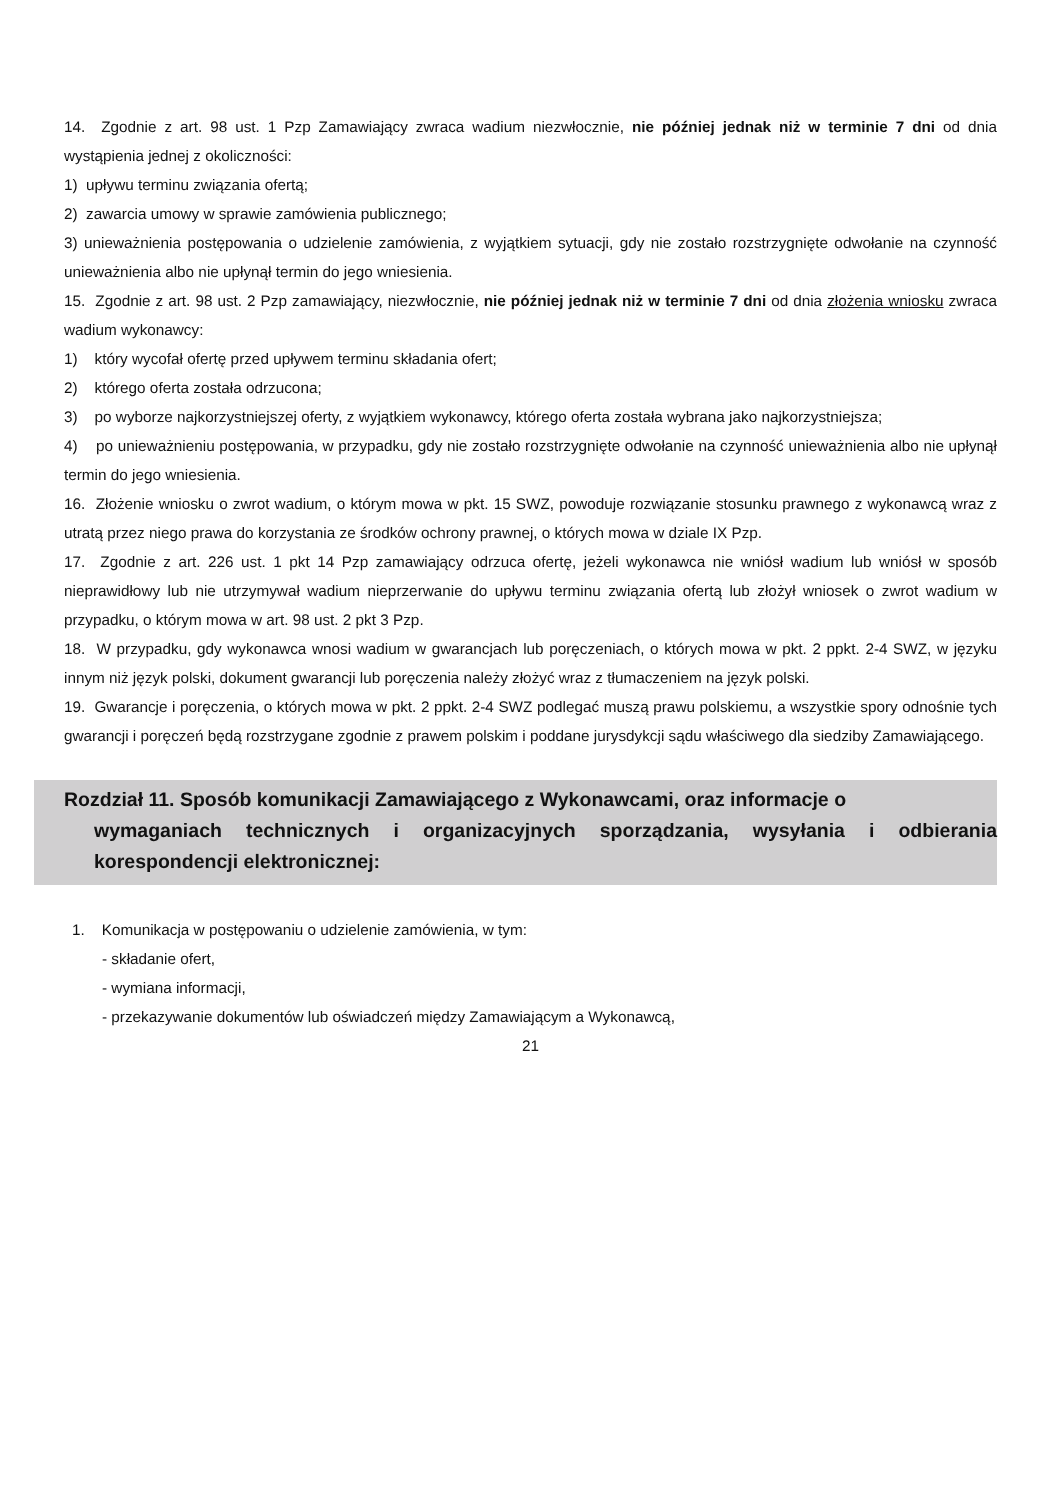14. Zgodnie z art. 98 ust. 1 Pzp Zamawiający zwraca wadium niezwłocznie, nie później jednak niż w terminie 7 dni od dnia wystąpienia jednej z okoliczności:
1) upływu terminu związania ofertą;
2) zawarcia umowy w sprawie zamówienia publicznego;
3) unieważnienia postępowania o udzielenie zamówienia, z wyjątkiem sytuacji, gdy nie zostało rozstrzygnięte odwołanie na czynność unieważnienia albo nie upłynął termin do jego wniesienia.
15. Zgodnie z art. 98 ust. 2 Pzp zamawiający, niezwłocznie, nie później jednak niż w terminie 7 dni od dnia złożenia wniosku zwraca wadium wykonawcy:
1) który wycofał ofertę przed upływem terminu składania ofert;
2) którego oferta została odrzucona;
3) po wyborze najkorzystniejszej oferty, z wyjątkiem wykonawcy, którego oferta została wybrana jako najkorzystniejsza;
4) po unieważnieniu postępowania, w przypadku, gdy nie zostało rozstrzygnięte odwołanie na czynność unieważnienia albo nie upłynął termin do jego wniesienia.
16. Złożenie wniosku o zwrot wadium, o którym mowa w pkt. 15 SWZ, powoduje rozwiązanie stosunku prawnego z wykonawcą wraz z utratą przez niego prawa do korzystania ze środków ochrony prawnej, o których mowa w dziale IX Pzp.
17. Zgodnie z art. 226 ust. 1 pkt 14 Pzp zamawiający odrzuca ofertę, jeżeli wykonawca nie wniósł wadium lub wniósł w sposób nieprawidłowy lub nie utrzymywał wadium nieprzerwanie do upływu terminu związania ofertą lub złożył wniosek o zwrot wadium w przypadku, o którym mowa w art. 98 ust. 2 pkt 3 Pzp.
18. W przypadku, gdy wykonawca wnosi wadium w gwarancjach lub poręczeniach, o których mowa w pkt. 2 ppkt. 2-4 SWZ, w języku innym niż język polski, dokument gwarancji lub poręczenia należy złożyć wraz z tłumaczeniem na język polski.
19. Gwarancje i poręczenia, o których mowa w pkt. 2 ppkt. 2-4 SWZ podlegać muszą prawu polskiemu, a wszystkie spory odnośnie tych gwarancji i poręczeń będą rozstrzygane zgodnie z prawem polskim i poddane jurysdykcji sądu właściwego dla siedziby Zamawiającego.
Rozdział 11. Sposób komunikacji Zamawiającego z Wykonawcami, oraz informacje o
wymaganiach technicznych i organizacyjnych sporządzania, wysyłania i odbierania korespondencji elektronicznej:
1. Komunikacja w postępowaniu o udzielenie zamówienia, w tym:
- składanie ofert,
- wymiana informacji,
- przekazywanie dokumentów lub oświadczeń między Zamawiającym a Wykonawcą,
21